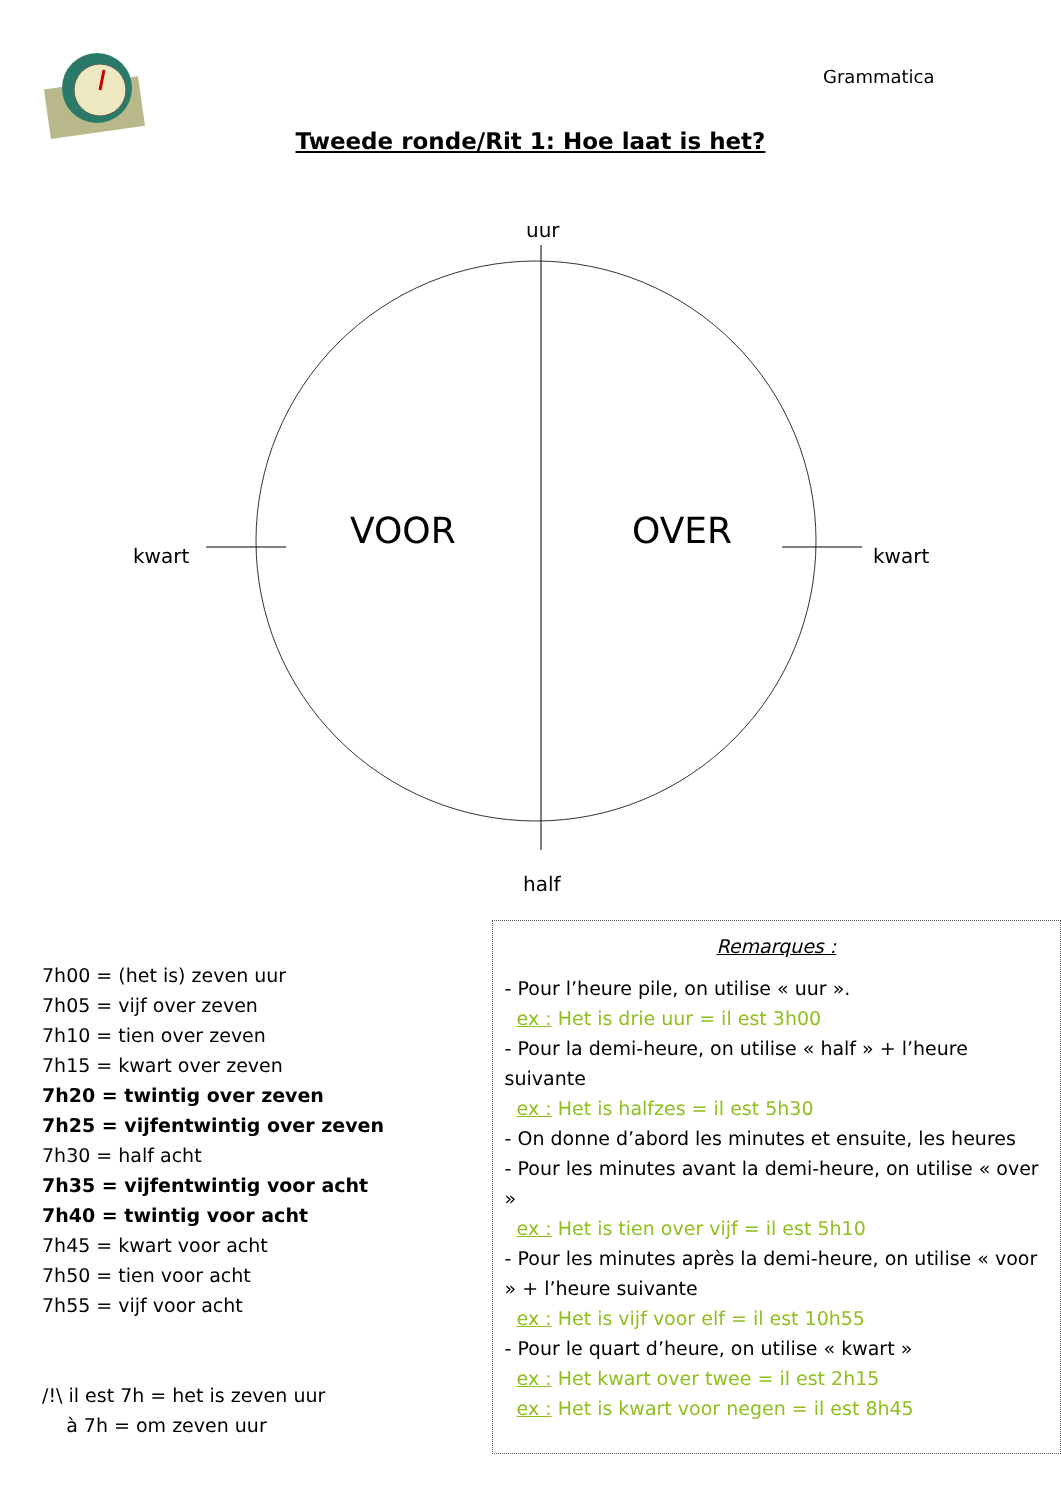Grammatica
Tweede ronde/Rit 1: Hoe laat is het?
uur
kwart kwart
half
VOOR OVER
7h00 = (het is) zeven uur
7h05 = vijf over zeven
7h10 = tien over zeven
7h15 = kwart over zeven
7h20 = twintig over zeven
7h25 = vijfentwintig over zeven
7h30 = half acht
7h35 = vijfentwintig voor acht
7h40 = twintig voor acht
7h45 = kwart voor acht
7h50 = tien voor acht
7h55 = vijf voor acht
/!\ il est 7h = het is zeven uur
à 7h = om zeven uur
Remarques :
- Pour l’heure pile, on utilise « uur ».
ex : Het is drie uur = il est 3h00
- Pour la demi-heure, on utilise « half » + l’heure suivante
ex : Het is halfzes = il est 5h30
- On donne d’abord les minutes et ensuite, les heures
- Pour les minutes avant la demi-heure, on utilise « over »
ex : Het is tien over vijf = il est 5h10
- Pour les minutes après la demi-heure, on utilise « voor » + l’heure suivante
ex : Het is vijf voor elf = il est 10h55
- Pour le quart d’heure, on utilise « kwart »
ex : Het kwart over twee = il est 2h15
ex : Het is kwart voor negen = il est 8h45